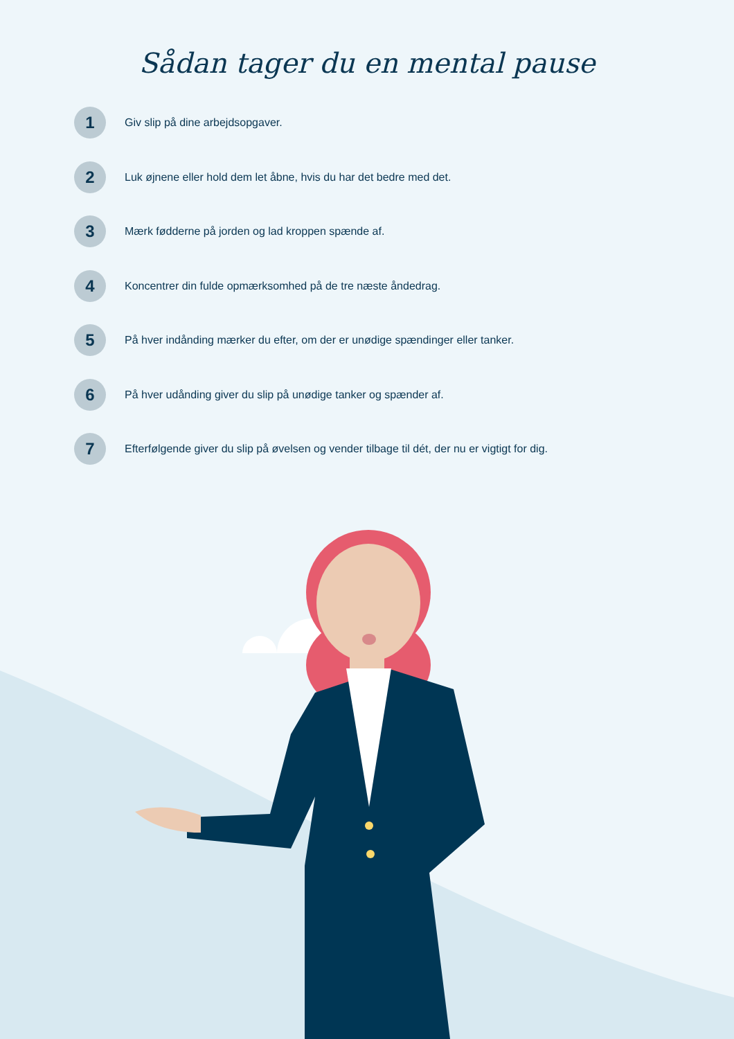Sådan tager du en mental pause
1 Giv slip på dine arbejdsopgaver.
2 Luk øjnene eller hold dem let åbne, hvis du har det bedre med det.
3 Mærk fødderne på jorden og lad kroppen spænde af.
4 Koncentrer din fulde opmærksomhed på de tre næste åndedrag.
5 På hver indånding mærker du efter, om der er unødige spændinger eller tanker.
6 På hver udånding giver du slip på unødige tanker og spænder af.
7 Efterfølgende giver du slip på øvelsen og vender tilbage til dét, der nu er vigtigt for dig.